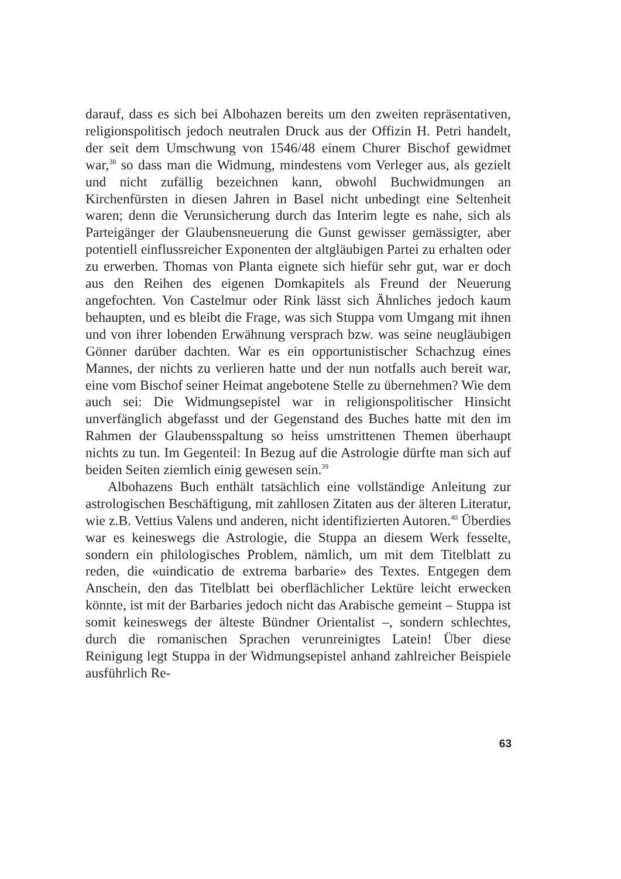darauf, dass es sich bei Albohazen bereits um den zweiten repräsentativen, religionspolitisch jedoch neutralen Druck aus der Offizin H. Petri handelt, der seit dem Umschwung von 1546/48 einem Churer Bischof gewidmet war,<sup>38</sup> so dass man die Widmung, mindestens vom Verleger aus, als gezielt und nicht zufällig bezeichnen kann, obwohl Buchwidmungen an Kirchenfürsten in diesen Jahren in Basel nicht unbedingt eine Seltenheit waren; denn die Verunsicherung durch das Interim legte es nahe, sich als Parteigänger der Glaubensneuerung die Gunst gewisser gemässigter, aber potentiell einflussreicher Exponenten der altgläubigen Partei zu erhalten oder zu erwerben. Thomas von Planta eignete sich hiefür sehr gut, war er doch aus den Reihen des eigenen Domkapitels als Freund der Neuerung angefochten. Von Castelmur oder Rink lässt sich Ähnliches jedoch kaum behaupten, und es bleibt die Frage, was sich Stuppa vom Umgang mit ihnen und von ihrer lobenden Erwähnung versprach bzw. was seine neugläubigen Gönner darüber dachten. War es ein opportunistischer Schachzug eines Mannes, der nichts zu verlieren hatte und der nun notfalls auch bereit war, eine vom Bischof seiner Heimat angebotene Stelle zu übernehmen? Wie dem auch sei: Die Widmungsepistel war in religionspolitischer Hinsicht unverfänglich abgefasst und der Gegenstand des Buches hatte mit den im Rahmen der Glaubensspaltung so heiss umstrittenen Themen überhaupt nichts zu tun. Im Gegenteil: In Bezug auf die Astrologie dürfte man sich auf beiden Seiten ziemlich einig gewesen sein.<sup>39</sup>
Albohazens Buch enthält tatsächlich eine vollständige Anleitung zur astrologischen Beschäftigung, mit zahllosen Zitaten aus der älteren Literatur, wie z.B. Vettius Valens und anderen, nicht identifizierten Autoren.<sup>40</sup> Überdies war es keineswegs die Astrologie, die Stuppa an diesem Werk fesselte, sondern ein philologisches Problem, nämlich, um mit dem Titelblatt zu reden, die «uindicatio de extrema barbarie» des Textes. Entgegen dem Anschein, den das Titelblatt bei oberflächlicher Lektüre leicht erwecken könnte, ist mit der Barbaries jedoch nicht das Arabische gemeint – Stuppa ist somit keineswegs der älteste Bündner Orientalist –, sondern schlechtes, durch die romanischen Sprachen verunreinigtes Latein! Über diese Reinigung legt Stuppa in der Widmungsepistel anhand zahlreicher Beispiele ausführlich Re-
63